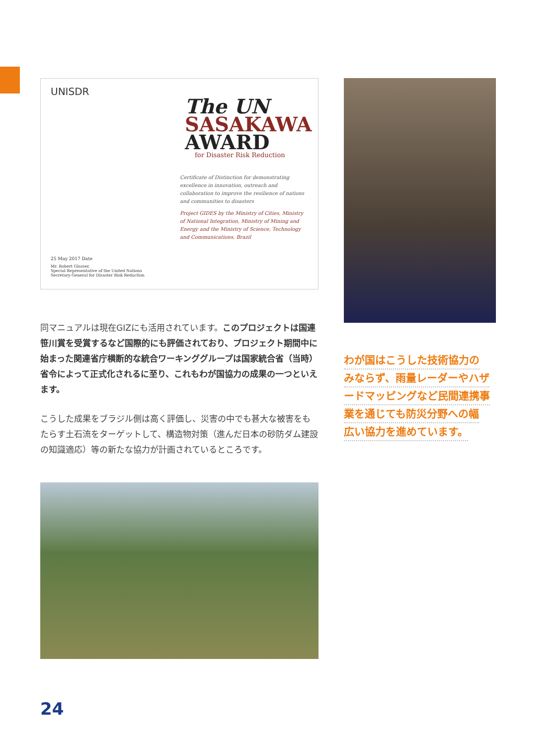UNISDR
The UN
SASAKAWA
AWARD
for Disaster Risk Reduction
Certificate of Distinction for demonstrating excellence in innovation, outreach and collaboration to improve the resilience of nations and communities to disasters
Project GIDES by the Ministry of Cities, Ministry of National Integration, Ministry of Mining and Energy and the Ministry of Science, Technology and Communications, Brazil
25 May 2017 Date
Mr. Robert Glasser,
Special Representative of the United Nations
Secretary-General for Disaster Risk Reduction
同マニュアルは現在GIZにも活用されています。このプロジェクトは国連笹川賞を受賞するなど国際的にも評価されており、プロジェクト期間中に始まった関連省庁横断的な統合ワーキンググループは国家統合省（当時）省令によって正式化されるに至り、これもわが国協力の成果の一つといえます。
こうした成果をブラジル側は高く評価し、災害の中でも甚大な被害をもたらす土石流をターゲットして、構造物対策（進んだ日本の砂防ダム建設の知識適応）等の新たな協力が計画されているところです。
わが国はこうした技術協力の
みならず、雨量レーダーやハザ
ードマッピングなど民間連携事
業を通じても防災分野への幅
広い協力を進めています。
24